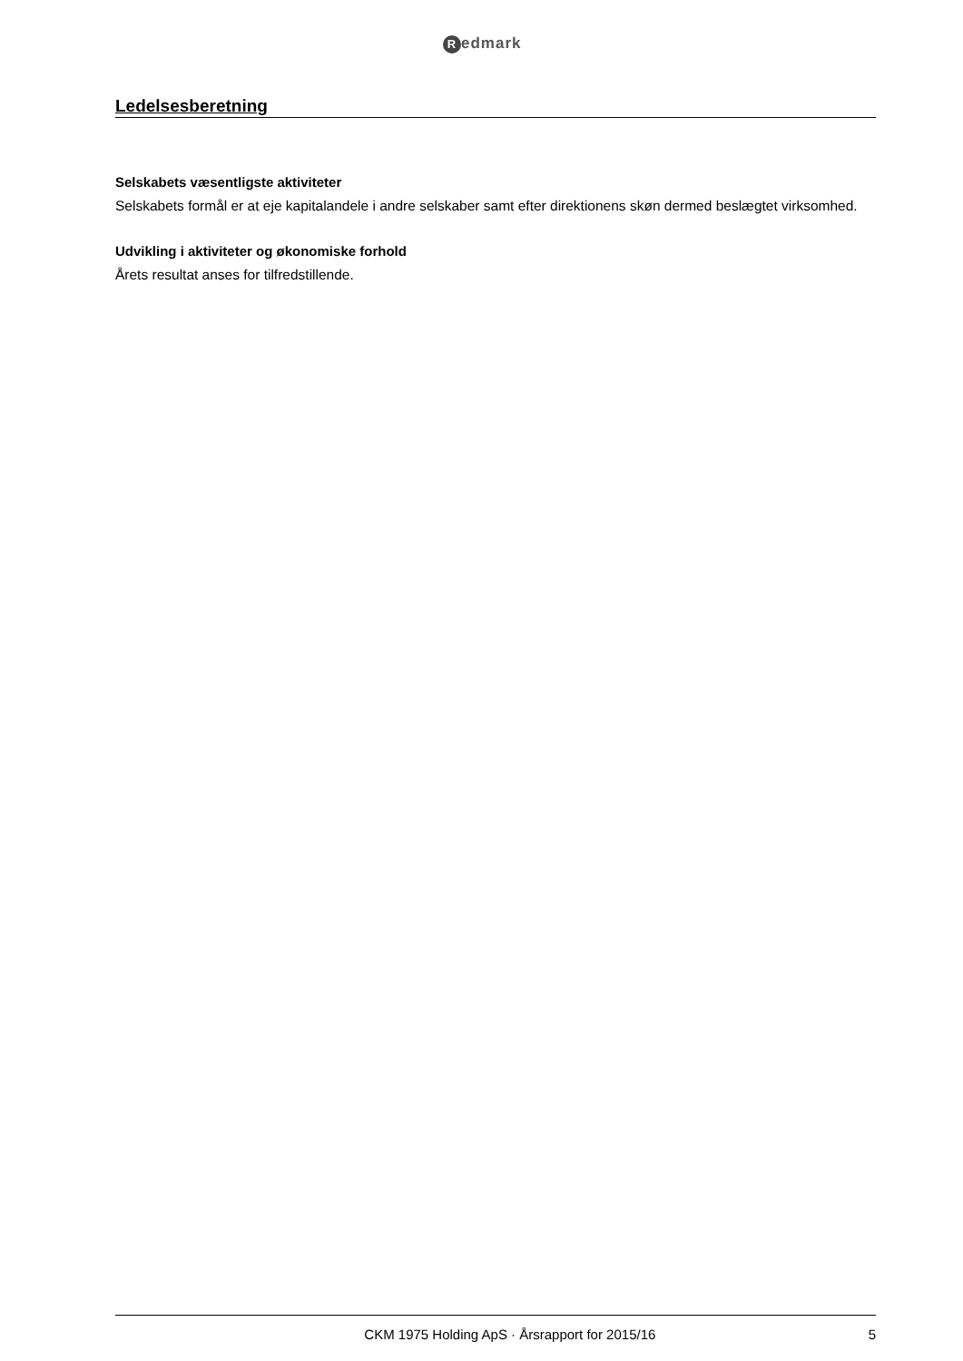Redmark
Ledelsesberetning
Selskabets væsentligste aktiviteter
Selskabets formål er at eje kapitalandele i andre selskaber samt efter direktionens skøn dermed beslægtet virksomhed.
Udvikling i aktiviteter og økonomiske forhold
Årets resultat anses for tilfredstillende.
CKM 1975 Holding ApS · Årsrapport for 2015/16 5